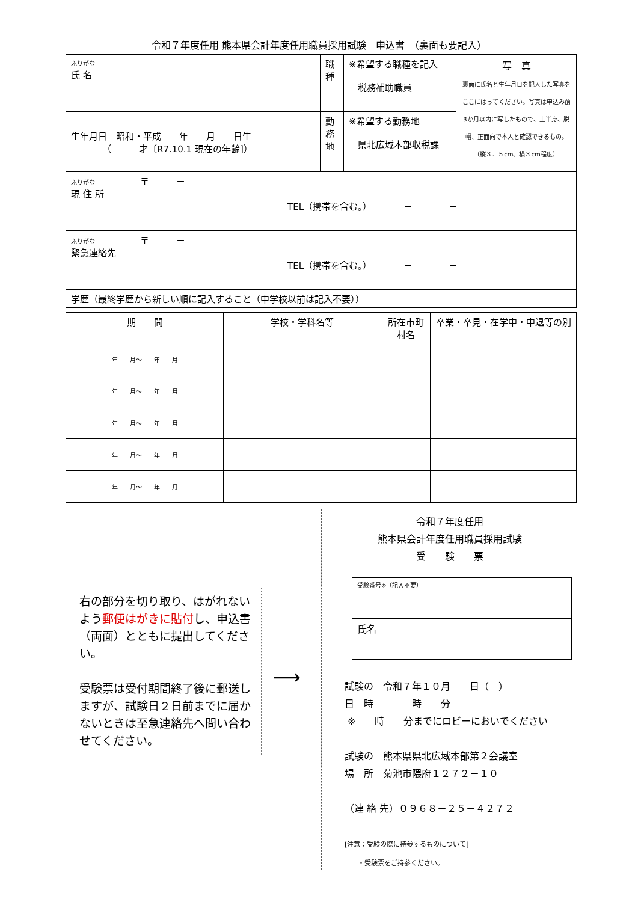令和７年度任用 熊本県会計年度任用職員採用試験　申込書　（裏面も要記入）
| ふりがな 氏 名 | 職 種 | ※希望する職種を記入 税務補助職員 | 写 真 裏面に氏名と生年月日を記入した写真をここにはってください。写真は申込み前3か月以内に写したもので、上半身、脱帽、正面向で本人と確認できるもの。（縦３．５cm、横３cm程度） |
| 生年月日 昭和・平成 年 月 日生 （ 才〔R7.10.1 現在の年齢]） | 勤 務 地 | ※希望する勤務地 県北広域本部収税課 | |
| ふりがな 〒 － 現 住 所 TEL（携帯を含む。） － － | | | |
| ふりがな 〒 － 緊急連絡先 TEL（携帯を含む。） － － | | | |
| 学歴（最終学歴から新しい順に記入すること（中学校以前は記入不要）） | | | |
| 期 間 | 学校・学科名等 | 所在市町村名 | 卒業・卒見・在学中・中退等の別 |
| --- | --- | --- | --- |
| 年 月〜 年 月 | | | |
| 年 月〜 年 月 | | | |
| 年 月〜 年 月 | | | |
| 年 月〜 年 月 | | | |
| 年 月〜 年 月 | | | |
右の部分を切り取り、はがれないよう郵便はがきに貼付し、申込書（両面）とともに提出してください。
受験票は受付期間終了後に郵送しますが、試験日２日前までに届かないときは至急連絡先へ問い合わせてください。
⟶
令和７年度任用
熊本県会計年度任用職員採用試験
受　　験　　票
| 受験番号※（記入不要） |
| 氏名 |
試験の　令和７年１０月　　日（　）
日　時　　　　時　　分
※　　時　　分までにロビーにおいでください
試験の　熊本県県北広域本部第２会議室
場　所　菊池市隈府１２７２－１０
（連 絡 先）０９６８－２５－４２７２
[注意：受験の際に持参するものについて]
　　・受験票をご持参ください。